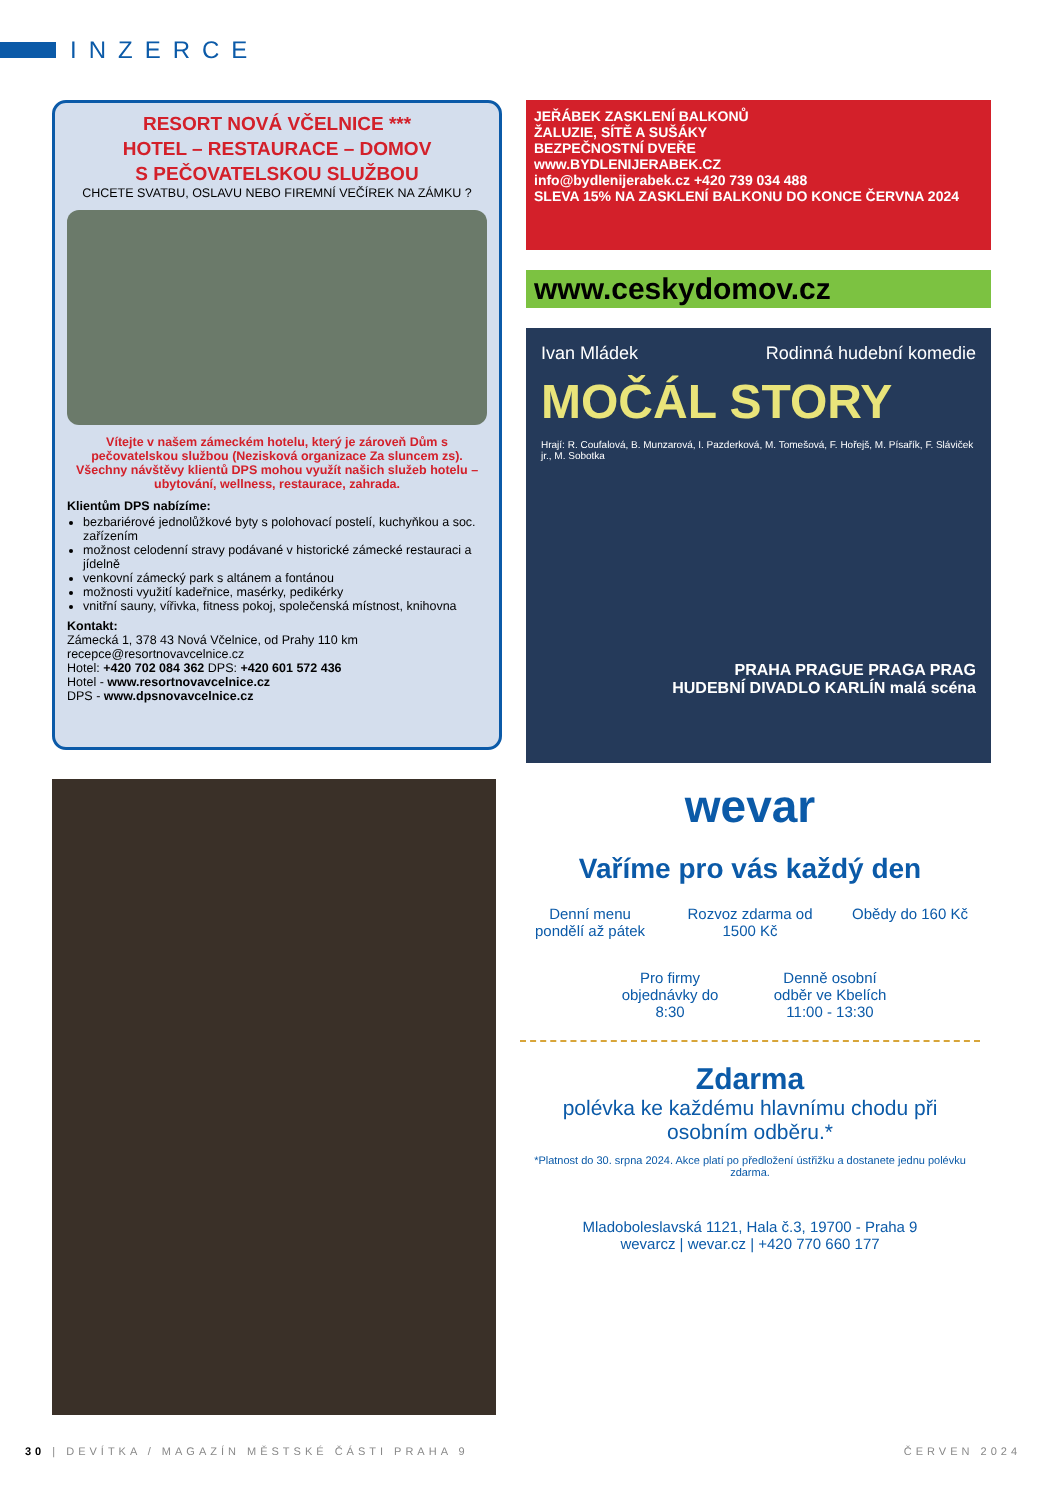INZERCE
RESORT NOVÁ VČELNICE ***
HOTEL – RESTAURACE – DOMOV
S PEČOVATELSKOU SLUŽBOU
CHCETE SVATBU, OSLAVU NEBO FIREMNÍ VEČÍREK NA ZÁMKU ?
Vítejte v našem zámeckém hotelu, který je zároveň Dům s pečovatelskou službou (Nezisková organizace Za sluncem zs). Všechny návštěvy klientů DPS mohou využít našich služeb hotelu – ubytování, wellness, restaurace, zahrada.
Klientům DPS nabízíme:
bezbariérové jednolůžkové byty s polohovací postelí, kuchyňkou a soc. zařízením
možnost celodenní stravy podávané v historické zámecké restauraci a jídelně
venkovní zámecký park s altánem a fontánou
možnosti využití kadeřnice, masérky, pedikérky
vnitřní sauny, vířivka, fitness pokoj, společenská místnost, knihovna
Kontakt:
Zámecká 1, 378 43 Nová Včelnice, od Prahy 110 km
recepce@resortnovavcelnice.cz
Hotel: +420 702 084 362 DPS: +420 601 572 436
Hotel - www.resortnovavcelnice.cz
DPS - www.dpsnovavcelnice.cz
JEŘÁBEK ZASKLENÍ BALKONŮ
ŽALUZIE, SÍTĚ A SUŠÁKY
BEZPEČNOSTNÍ DVEŘE
www.BYDLENIJERABEK.CZ
info@bydlenijerabek.cz +420 739 034 488
SLEVA 15% NA ZASKLENÍ BALKONU DO KONCE ČERVNA 2024
www.ceskydomov.cz
Ivan Mládek Rodinná hudební komedie
MOČÁL STORY
Hrají: R. Coufalová, B. Munzarová, I. Pazderková, M. Tomešová, F. Hořejš, M. Písařík, F. Sláviček jr., M. Sobotka
PRAHA PRAGUE PRAGA PRAG
HUDEBNÍ DIVADLO KARLÍN malá scéna
wevar
Vaříme pro vás každý den
Denní menu pondělí až pátek
Rozvoz zdarma od 1500 Kč
Obědy do 160 Kč
Pro firmy objednávky do 8:30
Denně osobní odběr ve Kbelích 11:00 - 13:30
Zdarma
polévka ke každému hlavnímu chodu při osobním odběru.*
*Platnost do 30. srpna 2024. Akce platí po předložení ústřižku a dostanete jednu polévku zdarma.
Mladoboleslavská 1121, Hala č.3, 19700 - Praha 9
wevarcz | wevar.cz | +420 770 660 177
30 | DEVÍTKA / MAGAZÍN MĚSTSKÉ ČÁSTI PRAHA 9 ČERVEN 2024